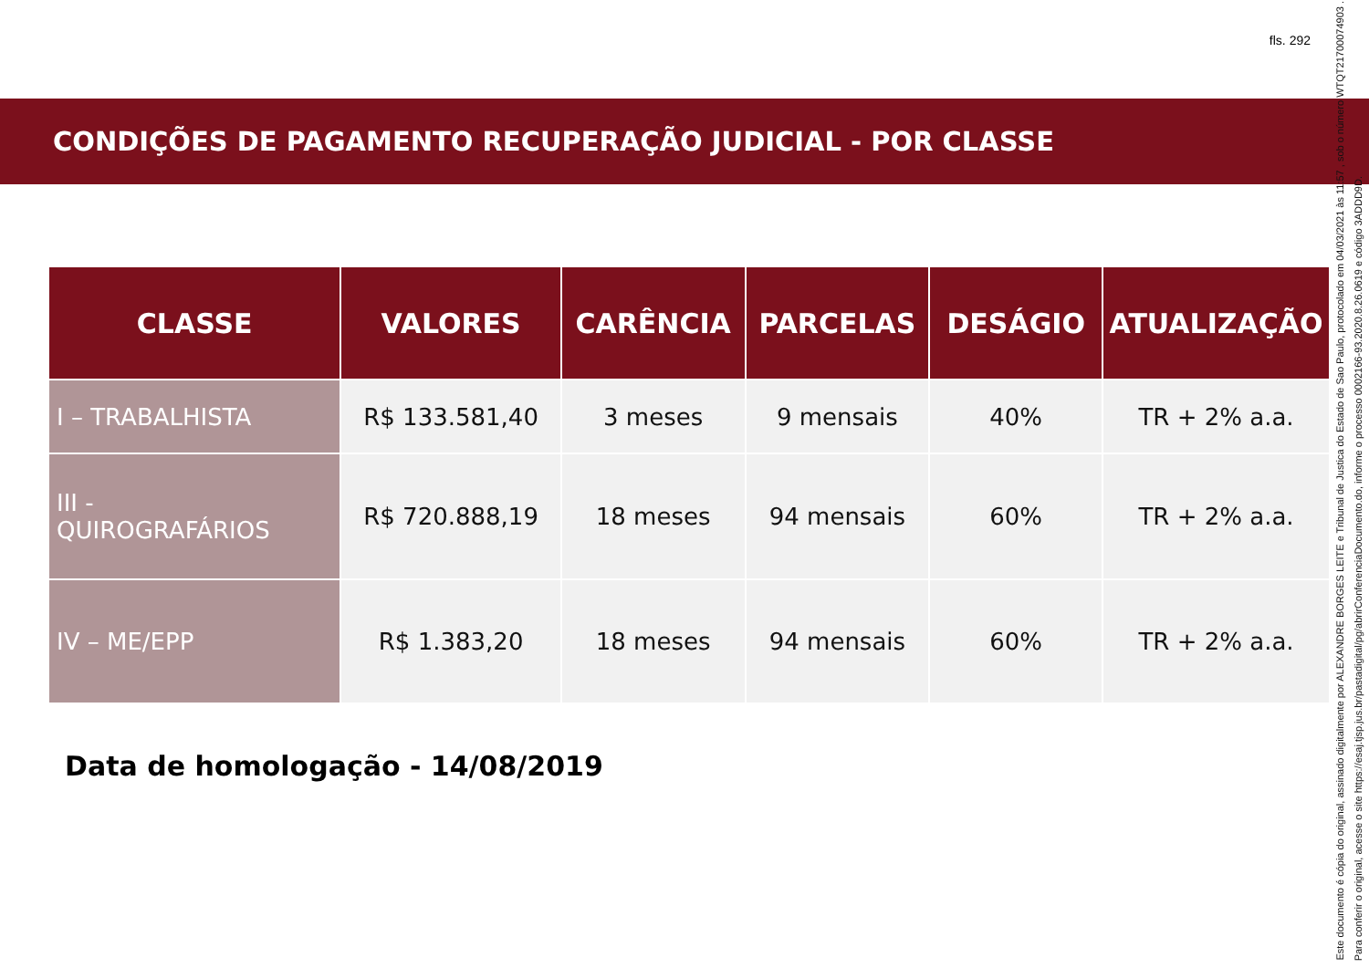fls. 292
CONDIÇÕES DE PAGAMENTO RECUPERAÇÃO JUDICIAL - POR CLASSE
| CLASSE | VALORES | CARÊNCIA | PARCELAS | DESÁGIO | ATUALIZAÇÃO |
| --- | --- | --- | --- | --- | --- |
| I – TRABALHISTA | R$ 133.581,40 | 3 meses | 9 mensais | 40% | TR + 2% a.a. |
| III - QUIROGRAFÁRIOS | R$ 720.888,19 | 18 meses | 94 mensais | 60% | TR + 2% a.a. |
| IV – ME/EPP | R$ 1.383,20 | 18 meses | 94 mensais | 60% | TR + 2% a.a. |
Data de homologação - 14/08/2019
Este documento é cópia do original, assinado digitalmente por ALEXANDRE BORGES LEITE e Tribunal de Justica do Estado de Sao Paulo, protocolado em 04/03/2021 às 11:57 , sob o número WTQT21700074903 .
Para conferir o original, acesse o site https://esaj.tjsp.jus.br/pastadigital/pg/abrirConferenciaDocumento.do, informe o processo 0002166-93.2020.8.26.0619 e código 3ADDD9D.